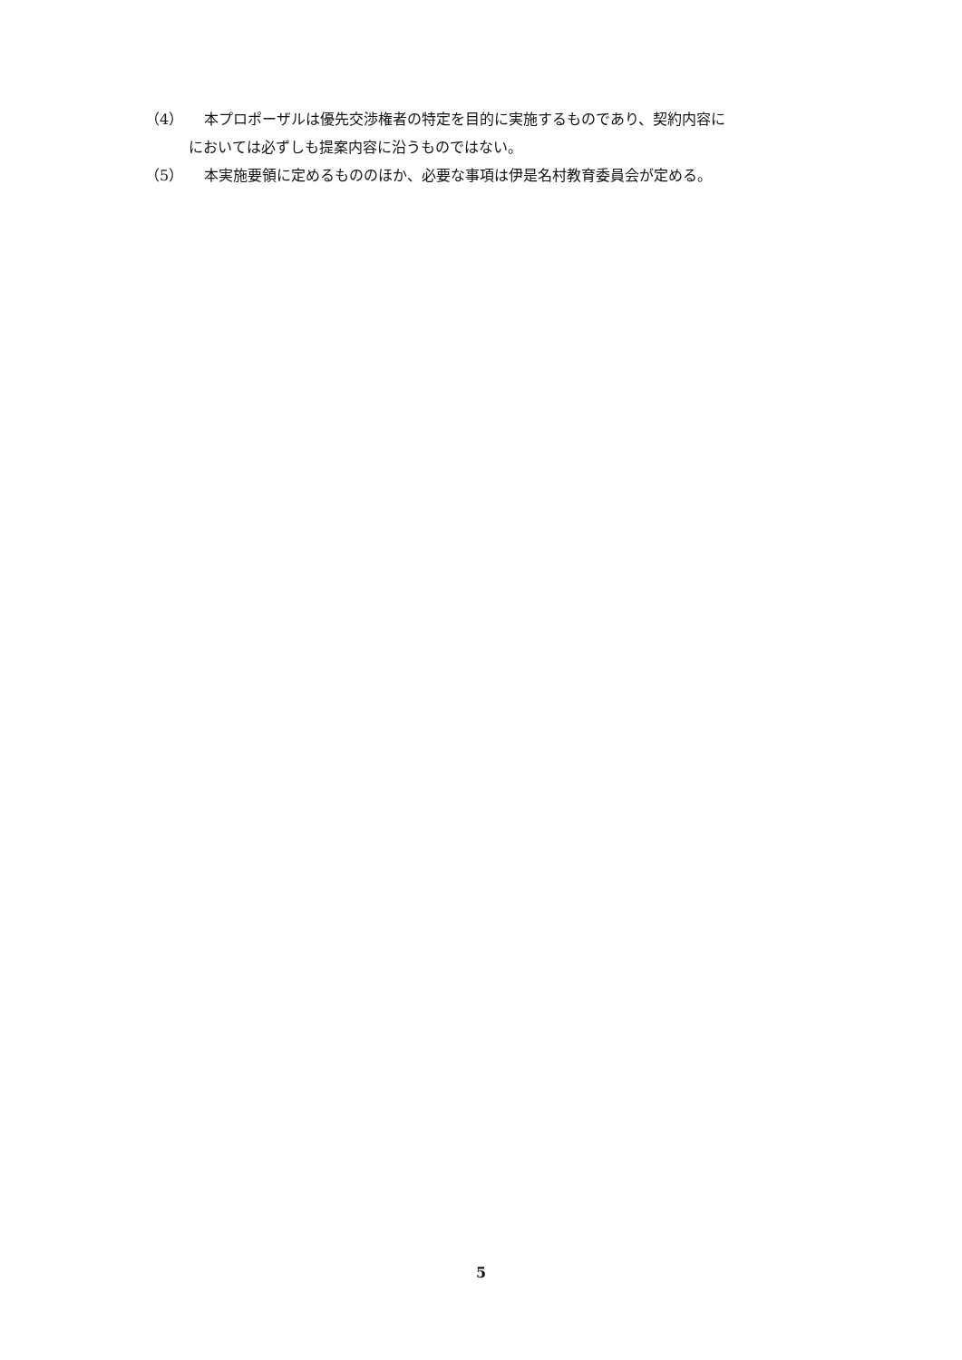（4） 本プロポーザルは優先交渉権者の特定を目的に実施するものであり、契約内容に
においては必ずしも提案内容に沿うものではない。
（5） 本実施要領に定めるもののほか、必要な事項は伊是名村教育委員会が定める。
5